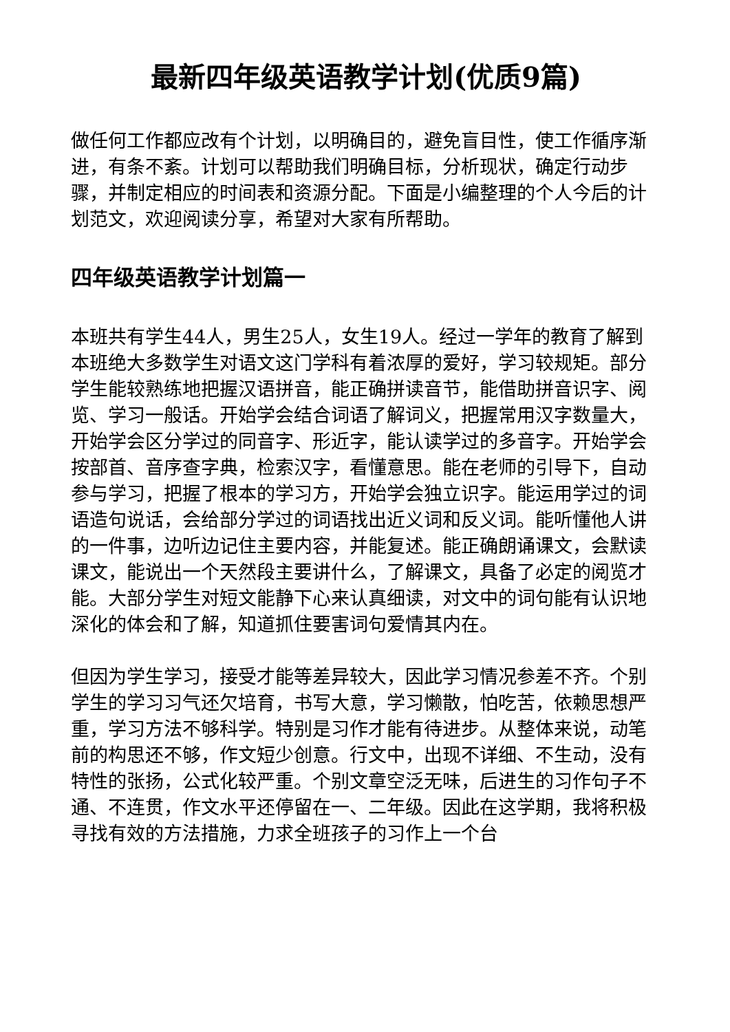最新四年级英语教学计划(优质9篇)
做任何工作都应改有个计划，以明确目的，避免盲目性，使工作循序渐进，有条不紊。计划可以帮助我们明确目标，分析现状，确定行动步骤，并制定相应的时间表和资源分配。下面是小编整理的个人今后的计划范文，欢迎阅读分享，希望对大家有所帮助。
四年级英语教学计划篇一
本班共有学生44人，男生25人，女生19人。经过一学年的教育了解到本班绝大多数学生对语文这门学科有着浓厚的爱好，学习较规矩。部分学生能较熟练地把握汉语拼音，能正确拼读音节，能借助拼音识字、阅览、学习一般话。开始学会结合词语了解词义，把握常用汉字数量大，开始学会区分学过的同音字、形近字，能认读学过的多音字。开始学会按部首、音序查字典，检索汉字，看懂意思。能在老师的引导下，自动参与学习，把握了根本的学习方，开始学会独立识字。能运用学过的词语造句说话，会给部分学过的词语找出近义词和反义词。能听懂他人讲的一件事，边听边记住主要内容，并能复述。能正确朗诵课文，会默读课文，能说出一个天然段主要讲什么，了解课文，具备了必定的阅览才能。大部分学生对短文能静下心来认真细读，对文中的词句能有认识地深化的体会和了解，知道抓住要害词句爱情其内在。
但因为学生学习，接受才能等差异较大，因此学习情况参差不齐。个别学生的学习习气还欠培育，书写大意，学习懒散，怕吃苦，依赖思想严重，学习方法不够科学。特别是习作才能有待进步。从整体来说，动笔前的构思还不够，作文短少创意。行文中，出现不详细、不生动，没有特性的张扬，公式化较严重。个别文章空泛无味，后进生的习作句子不通、不连贯，作文水平还停留在一、二年级。因此在这学期，我将积极寻找有效的方法措施，力求全班孩子的习作上一个台